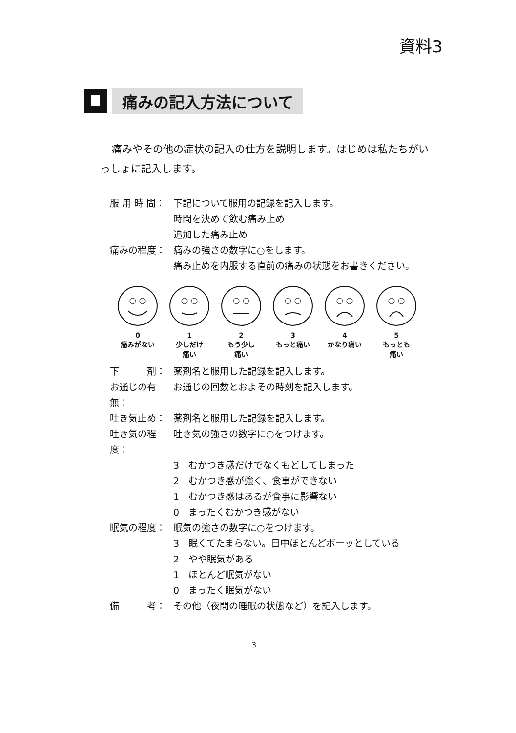資料3
痛みの記入方法について
痛みやその他の症状の記入の仕方を説明します。はじめは私たちがいっしょに記入します。
服 用 時 間： 下記について服用の記録を記入します。
時間を決めて飲む痛み止め
追加した痛み止め
痛みの程度： 痛みの強さの数字に○をします。
痛み止めを内服する直前の痛みの状態をお書きください。
0
痛みがない
1
少しだけ
痛い
2
もう少し
痛い
3
もっと痛い
4
かなり痛い
5
もっとも
痛い
下　　　剤： 薬剤名と服用した記録を記入します。
お通じの有無：
お通じの回数とおよその時刻を記入します。
吐き気止め： 薬剤名と服用した記録を記入します。
吐き気の程度：
吐き気の強さの数字に○をつけます。
3　むかつき感だけでなくもどしてしまった
2　むかつき感が強く、食事ができない
1　むかつき感はあるが食事に影響ない
0　まったくむかつき感がない
眠気の程度： 眠気の強さの数字に○をつけます。
3　眠くてたまらない。日中ほとんどボーッとしている
2　やや眠気がある
1　ほとんど眠気がない
0　まったく眠気がない
備　　　考： その他（夜間の睡眠の状態など）を記入します。
3